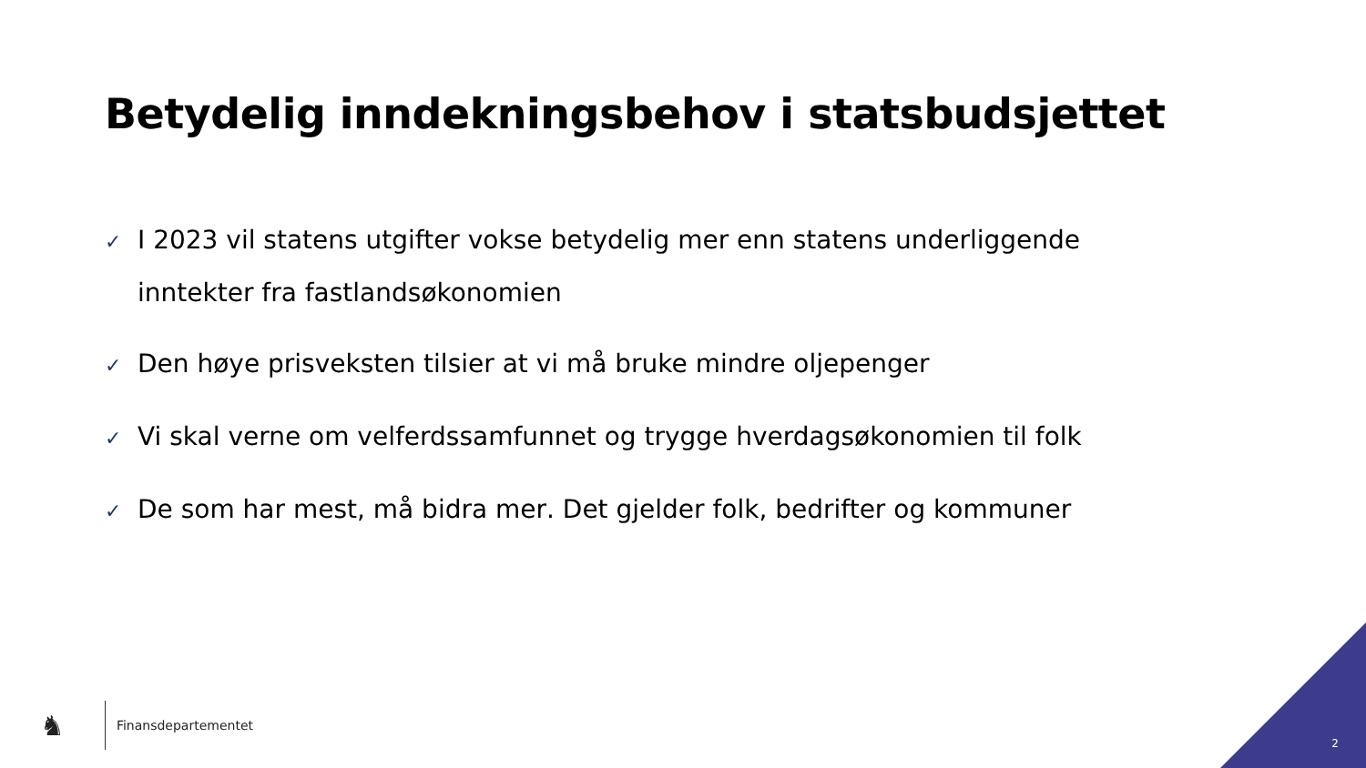Betydelig inndekningsbehov i statsbudsjettet
✓ I 2023 vil statens utgifter vokse betydelig mer enn statens underliggende inntekter fra fastlandsøkonomien
✓ Den høye prisveksten tilsier at vi må bruke mindre oljepenger
✓ Vi skal verne om velferdssamfunnet og trygge hverdagsøkonomien til folk
✓ De som har mest, må bidra mer. Det gjelder folk, bedrifter og kommuner
♞
Finansdepartementet
2